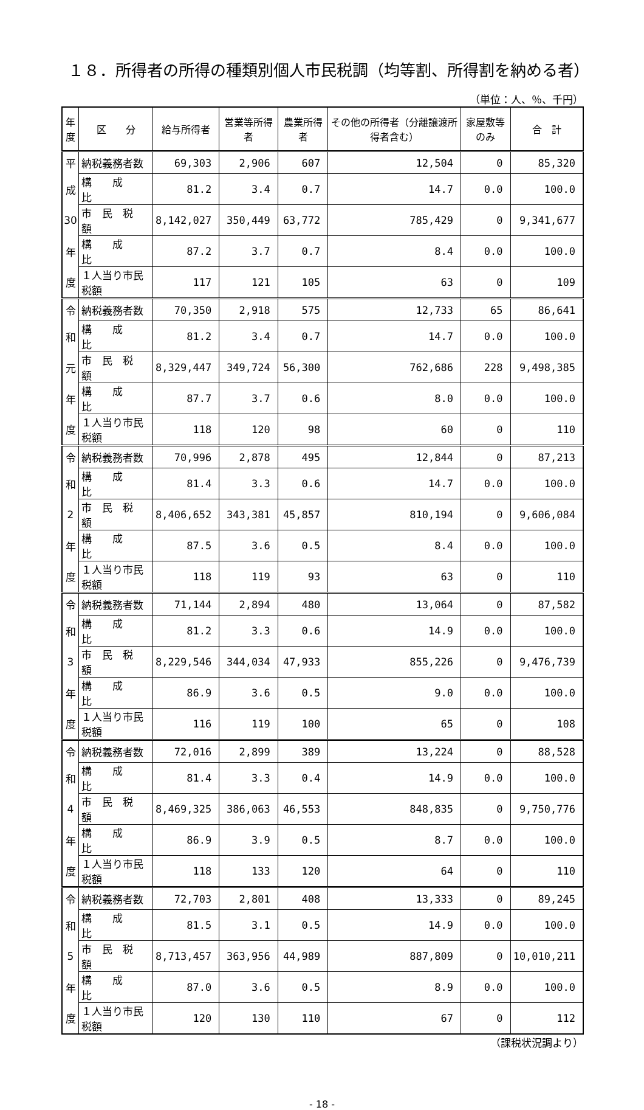１８．所得者の所得の種類別個人市民税調（均等割、所得割を納める者）
（単位：人、％、千円）
| 年 度 | 区 分 | 給与所得者 | 営業等所得者 | 農業所得者 | その他の所得者（分離譲渡所得者含む） | 家屋敷等のみ | 合 計 |
| --- | --- | --- | --- | --- | --- | --- | --- |
| 平 | 納税義務者数 | 69,303 | 2,906 | 607 | 12,504 | 0 | 85,320 |
| 成 | 構 成 比 | 81.2 | 3.4 | 0.7 | 14.7 | 0.0 | 100.0 |
| 30 | 市 民 税 額 | 8,142,027 | 350,449 | 63,772 | 785,429 | 0 | 9,341,677 |
| 年 | 構 成 比 | 87.2 | 3.7 | 0.7 | 8.4 | 0.0 | 100.0 |
| 度 | １人当り市民税額 | 117 | 121 | 105 | 63 | 0 | 109 |
| 令 | 納税義務者数 | 70,350 | 2,918 | 575 | 12,733 | 65 | 86,641 |
| 和 | 構 成 比 | 81.2 | 3.4 | 0.7 | 14.7 | 0.0 | 100.0 |
| 元 | 市 民 税 額 | 8,329,447 | 349,724 | 56,300 | 762,686 | 228 | 9,498,385 |
| 年 | 構 成 比 | 87.7 | 3.7 | 0.6 | 8.0 | 0.0 | 100.0 |
| 度 | １人当り市民税額 | 118 | 120 | 98 | 60 | 0 | 110 |
| 令 | 納税義務者数 | 70,996 | 2,878 | 495 | 12,844 | 0 | 87,213 |
| 和 | 構 成 比 | 81.4 | 3.3 | 0.6 | 14.7 | 0.0 | 100.0 |
| 2 | 市 民 税 額 | 8,406,652 | 343,381 | 45,857 | 810,194 | 0 | 9,606,084 |
| 年 | 構 成 比 | 87.5 | 3.6 | 0.5 | 8.4 | 0.0 | 100.0 |
| 度 | １人当り市民税額 | 118 | 119 | 93 | 63 | 0 | 110 |
| 令 | 納税義務者数 | 71,144 | 2,894 | 480 | 13,064 | 0 | 87,582 |
| 和 | 構 成 比 | 81.2 | 3.3 | 0.6 | 14.9 | 0.0 | 100.0 |
| 3 | 市 民 税 額 | 8,229,546 | 344,034 | 47,933 | 855,226 | 0 | 9,476,739 |
| 年 | 構 成 比 | 86.9 | 3.6 | 0.5 | 9.0 | 0.0 | 100.0 |
| 度 | １人当り市民税額 | 116 | 119 | 100 | 65 | 0 | 108 |
| 令 | 納税義務者数 | 72,016 | 2,899 | 389 | 13,224 | 0 | 88,528 |
| 和 | 構 成 比 | 81.4 | 3.3 | 0.4 | 14.9 | 0.0 | 100.0 |
| 4 | 市 民 税 額 | 8,469,325 | 386,063 | 46,553 | 848,835 | 0 | 9,750,776 |
| 年 | 構 成 比 | 86.9 | 3.9 | 0.5 | 8.7 | 0.0 | 100.0 |
| 度 | １人当り市民税額 | 118 | 133 | 120 | 64 | 0 | 110 |
| 令 | 納税義務者数 | 72,703 | 2,801 | 408 | 13,333 | 0 | 89,245 |
| 和 | 構 成 比 | 81.5 | 3.1 | 0.5 | 14.9 | 0.0 | 100.0 |
| 5 | 市 民 税 額 | 8,713,457 | 363,956 | 44,989 | 887,809 | 0 | 10,010,211 |
| 年 | 構 成 比 | 87.0 | 3.6 | 0.5 | 8.9 | 0.0 | 100.0 |
| 度 | １人当り市民税額 | 120 | 130 | 110 | 67 | 0 | 112 |
（課税状況調より）
- 18 -